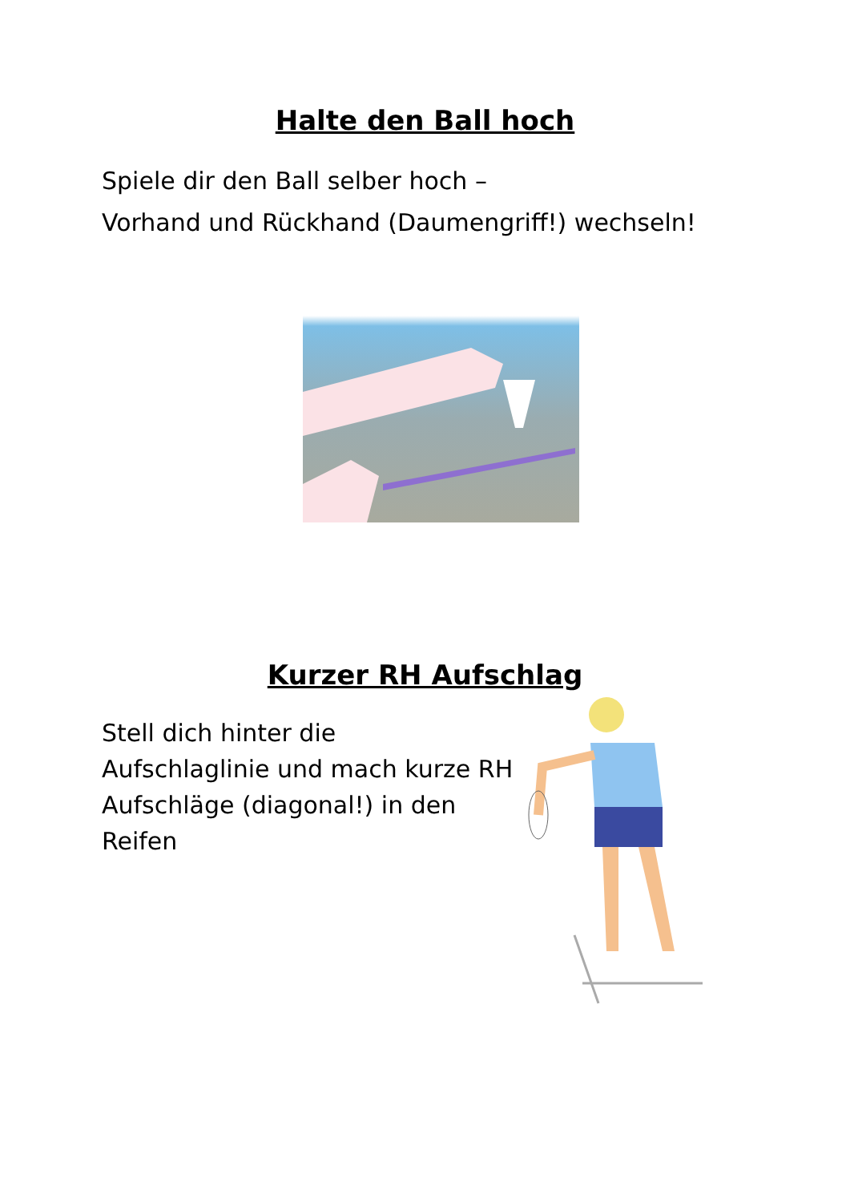Halte den Ball hoch
Spiele dir den Ball selber hoch –
Vorhand und Rückhand (Daumengriff!) wechseln!
Kurzer RH Aufschlag
Stell dich hinter die
Aufschlaglinie und mach kurze RH
Aufschläge (diagonal!) in den
Reifen